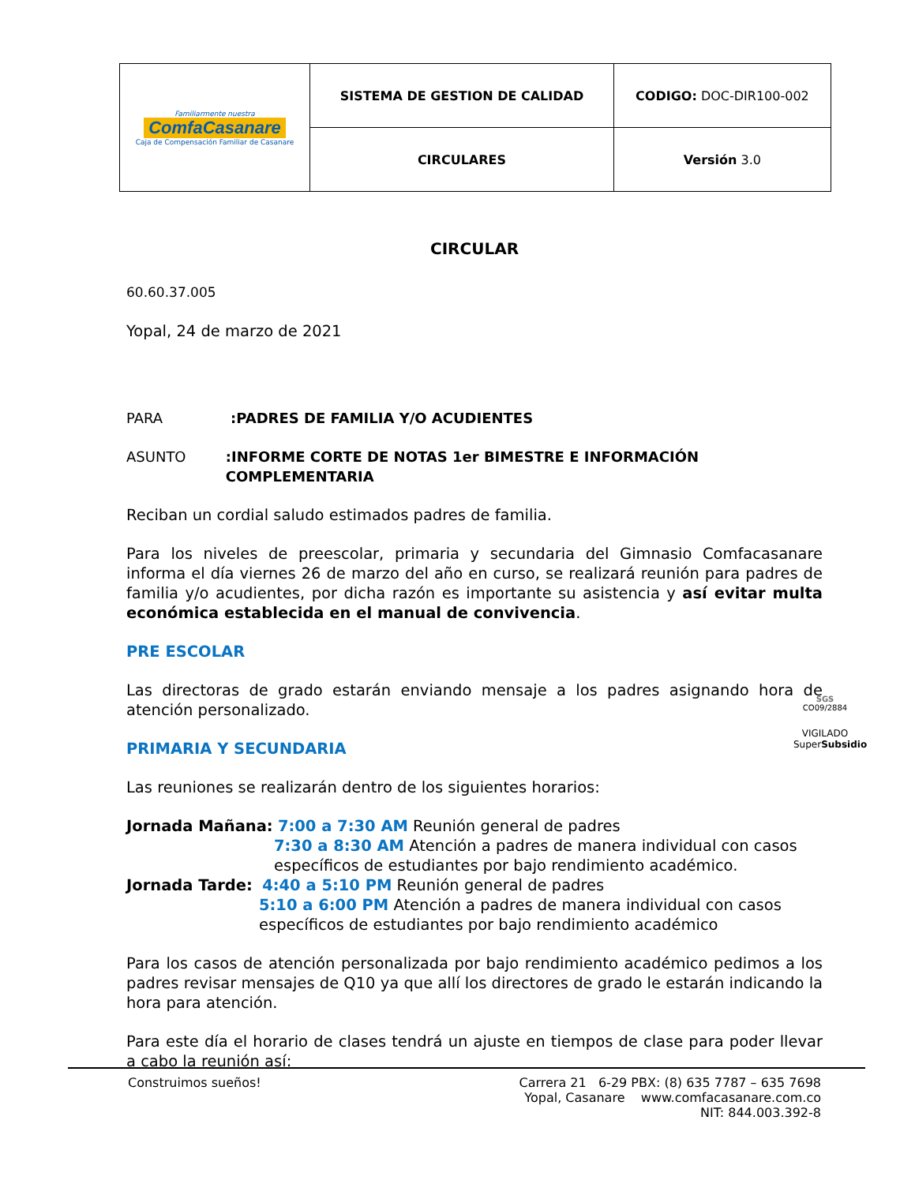| Familiarmente nuestra ComfaCasanare Caja de Compensación Familiar de Casanare | SISTEMA DE GESTION DE CALIDAD | CODIGO: DOC-DIR100-002 |
| | CIRCULARES | Versión 3.0 |
CIRCULAR
60.60.37.005
Yopal, 24 de marzo de 2021
PARA:PADRES DE FAMILIA Y/O ACUDIENTES
ASUNTO:INFORME CORTE DE NOTAS 1er BIMESTRE E INFORMACIÓN COMPLEMENTARIA
Reciban un cordial saludo estimados padres de familia.
Para los niveles de preescolar, primaria y secundaria del Gimnasio Comfacasanare informa el día viernes 26 de marzo del año en curso, se realizará reunión para padres de familia y/o acudientes, por dicha razón es importante su asistencia y así evitar multa económica establecida en el manual de convivencia.
PRE ESCOLAR
Las directoras de grado estarán enviando mensaje a los padres asignando hora de atención personalizado.
PRIMARIA Y SECUNDARIA
Las reuniones se realizarán dentro de los siguientes horarios:
Jornada Mañana: 7:00 a 7:30 AM Reunión general de padres
7:30 a 8:30 AM Atención a padres de manera individual con casos específicos de estudiantes por bajo rendimiento académico.
Jornada Tarde: 4:40 a 5:10 PM Reunión general de padres
5:10 a 6:00 PM Atención a padres de manera individual con casos específicos de estudiantes por bajo rendimiento académico
Para los casos de atención personalizada por bajo rendimiento académico pedimos a los padres revisar mensajes de Q10 ya que allí los directores de grado le estarán indicando la hora para atención.
Para este día el horario de clases tendrá un ajuste en tiempos de clase para poder llevar a cabo la reunión así:
SGS
CO09/2884
VIGILADO SuperSubsidio
Construimos sueños! Carrera 21 6-29 PBX: (8) 635 7787 – 635 7698
Yopal, Casanare www.comfacasanare.com.co
NIT: 844.003.392-8